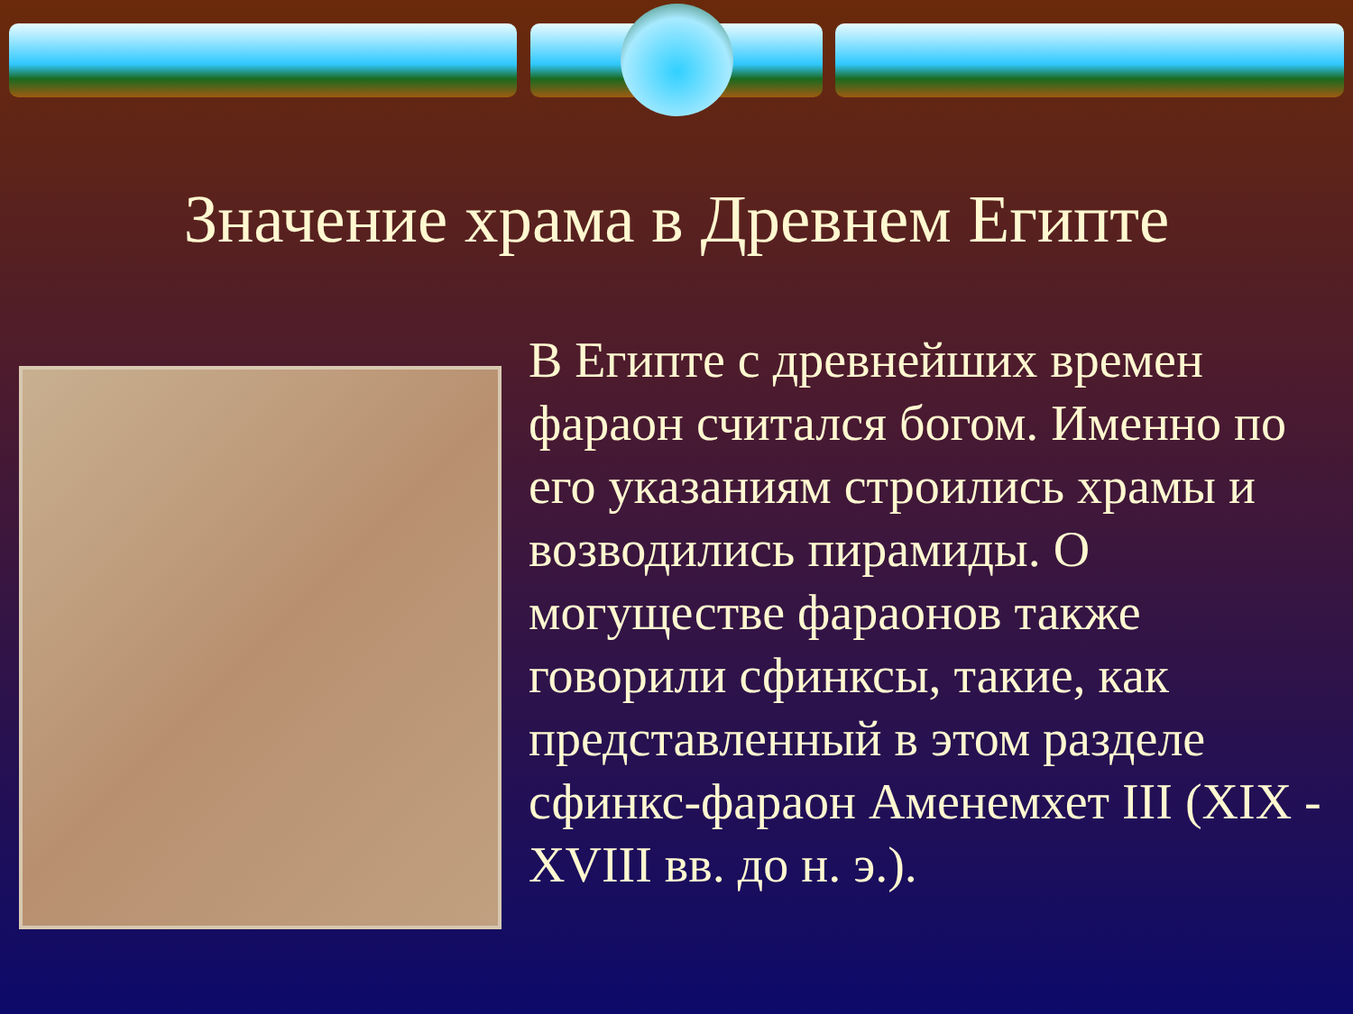Значение храма в Древнем Египте
В Египте с древнейших времен фараон считался богом. Именно по его указаниям строились храмы и возводились пирамиды. О могуществе фараонов также говорили сфинксы, такие, как представленный в этом разделе сфинкс-фараон Аменемхет III (XIX - XVIII вв. до н. э.).